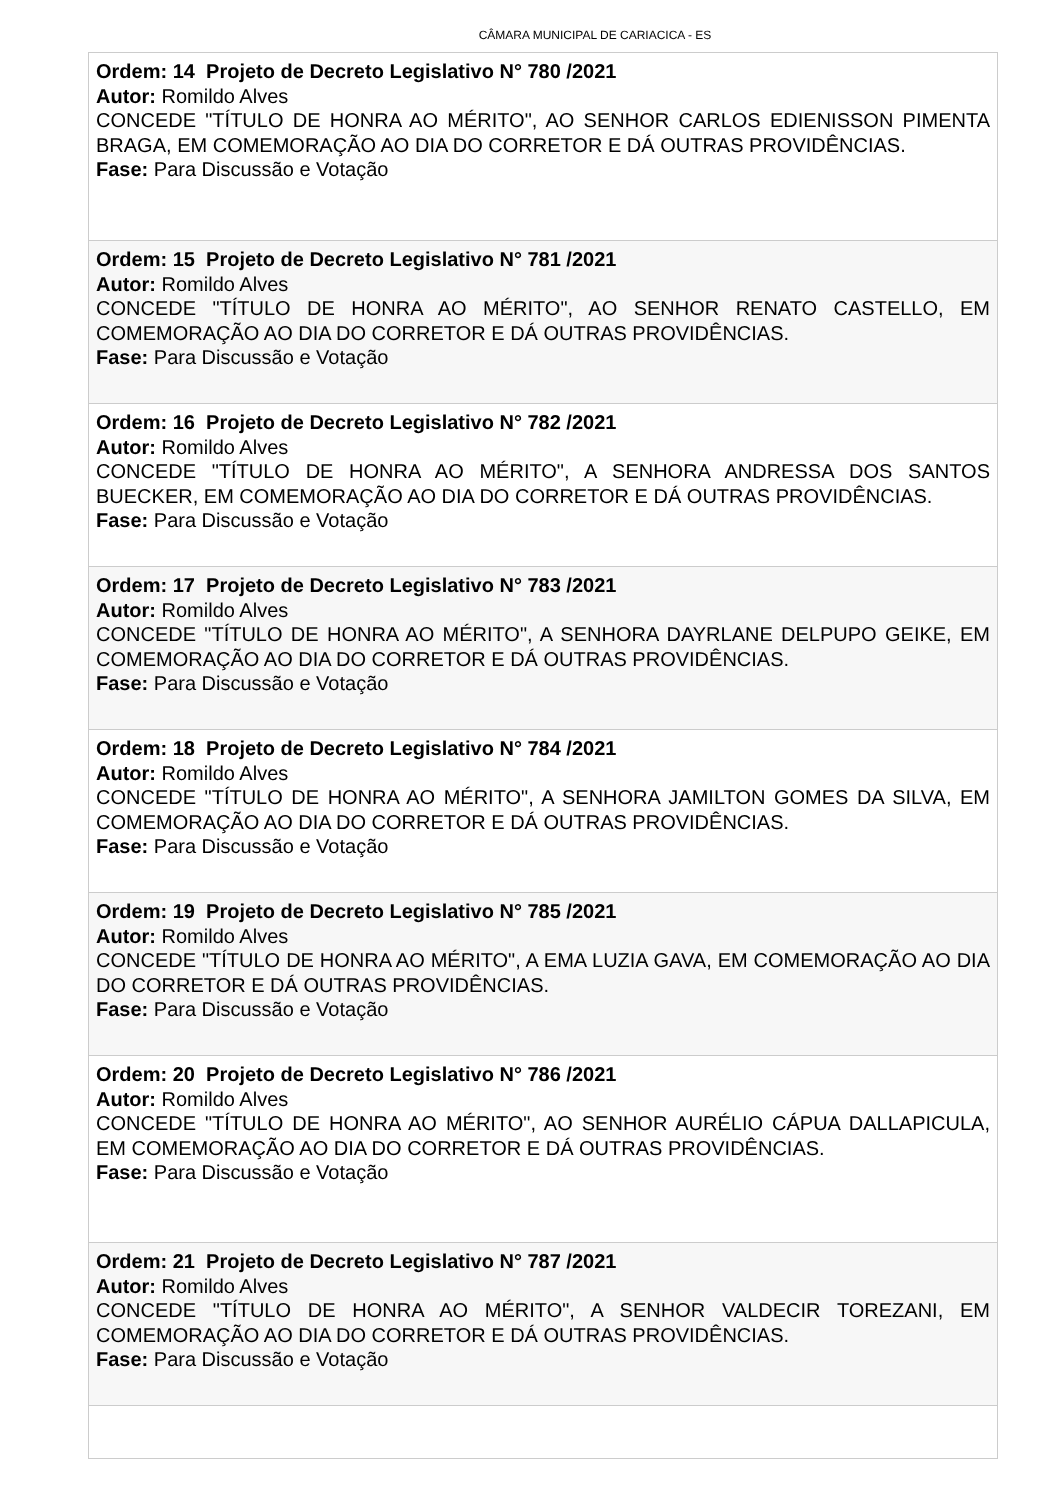CÂMARA MUNICIPAL DE CARIACICA - ES
| Ordem: 14 Projeto de Decreto Legislativo N° 780 /2021 Autor: Romildo Alves CONCEDE "TÍTULO DE HONRA AO MÉRITO", AO SENHOR CARLOS EDIENISSON PIMENTA BRAGA, EM COMEMORAÇÃO AO DIA DO CORRETOR E DÁ OUTRAS PROVIDÊNCIAS. Fase: Para Discussão e Votação |
| Ordem: 15 Projeto de Decreto Legislativo N° 781 /2021 Autor: Romildo Alves CONCEDE "TÍTULO DE HONRA AO MÉRITO", AO SENHOR RENATO CASTELLO, EM COMEMORAÇÃO AO DIA DO CORRETOR E DÁ OUTRAS PROVIDÊNCIAS. Fase: Para Discussão e Votação |
| Ordem: 16 Projeto de Decreto Legislativo N° 782 /2021 Autor: Romildo Alves CONCEDE "TÍTULO DE HONRA AO MÉRITO", A SENHORA ANDRESSA DOS SANTOS BUECKER, EM COMEMORAÇÃO AO DIA DO CORRETOR E DÁ OUTRAS PROVIDÊNCIAS. Fase: Para Discussão e Votação |
| Ordem: 17 Projeto de Decreto Legislativo N° 783 /2021 Autor: Romildo Alves CONCEDE "TÍTULO DE HONRA AO MÉRITO", A SENHORA DAYRLANE DELPUPO GEIKE, EM COMEMORAÇÃO AO DIA DO CORRETOR E DÁ OUTRAS PROVIDÊNCIAS. Fase: Para Discussão e Votação |
| Ordem: 18 Projeto de Decreto Legislativo N° 784 /2021 Autor: Romildo Alves CONCEDE "TÍTULO DE HONRA AO MÉRITO", A SENHORA JAMILTON GOMES DA SILVA, EM COMEMORAÇÃO AO DIA DO CORRETOR E DÁ OUTRAS PROVIDÊNCIAS. Fase: Para Discussão e Votação |
| Ordem: 19 Projeto de Decreto Legislativo N° 785 /2021 Autor: Romildo Alves CONCEDE "TÍTULO DE HONRA AO MÉRITO", A EMA LUZIA GAVA, EM COMEMORAÇÃO AO DIA DO CORRETOR E DÁ OUTRAS PROVIDÊNCIAS. Fase: Para Discussão e Votação |
| Ordem: 20 Projeto de Decreto Legislativo N° 786 /2021 Autor: Romildo Alves CONCEDE "TÍTULO DE HONRA AO MÉRITO", AO SENHOR AURÉLIO CÁPUA DALLAPICULA, EM COMEMORAÇÃO AO DIA DO CORRETOR E DÁ OUTRAS PROVIDÊNCIAS. Fase: Para Discussão e Votação |
| Ordem: 21 Projeto de Decreto Legislativo N° 787 /2021 Autor: Romildo Alves CONCEDE "TÍTULO DE HONRA AO MÉRITO", A SENHOR VALDECIR TOREZANI, EM COMEMORAÇÃO AO DIA DO CORRETOR E DÁ OUTRAS PROVIDÊNCIAS. Fase: Para Discussão e Votação |